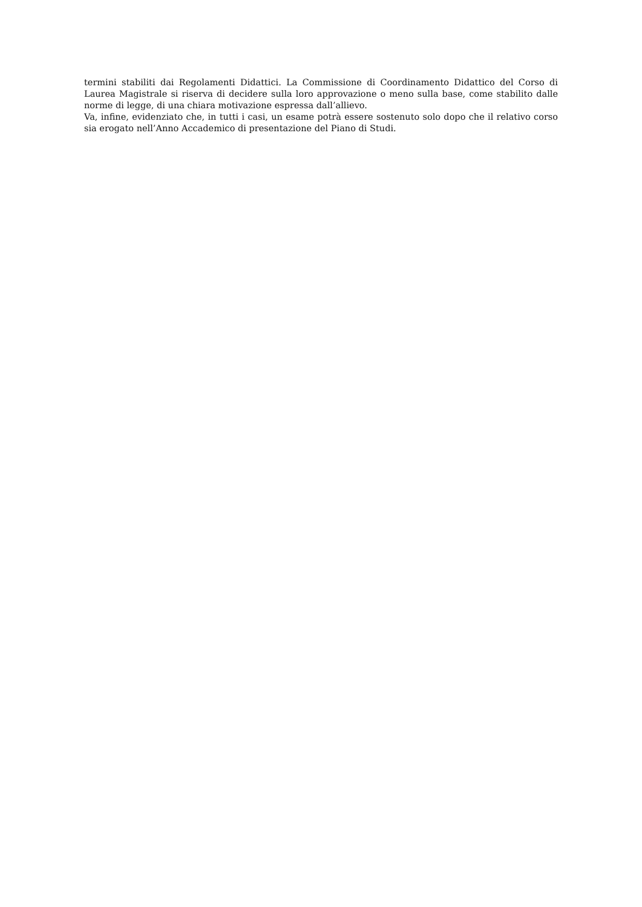termini stabiliti dai Regolamenti Didattici. La Commissione di Coordinamento Didattico del Corso di Laurea Magistrale si riserva di decidere sulla loro approvazione o meno sulla base, come stabilito dalle norme di legge, di una chiara motivazione espressa dall’allievo.
Va, infine, evidenziato che, in tutti i casi, un esame potrà essere sostenuto solo dopo che il relativo corso sia erogato nell’Anno Accademico di presentazione del Piano di Studi.